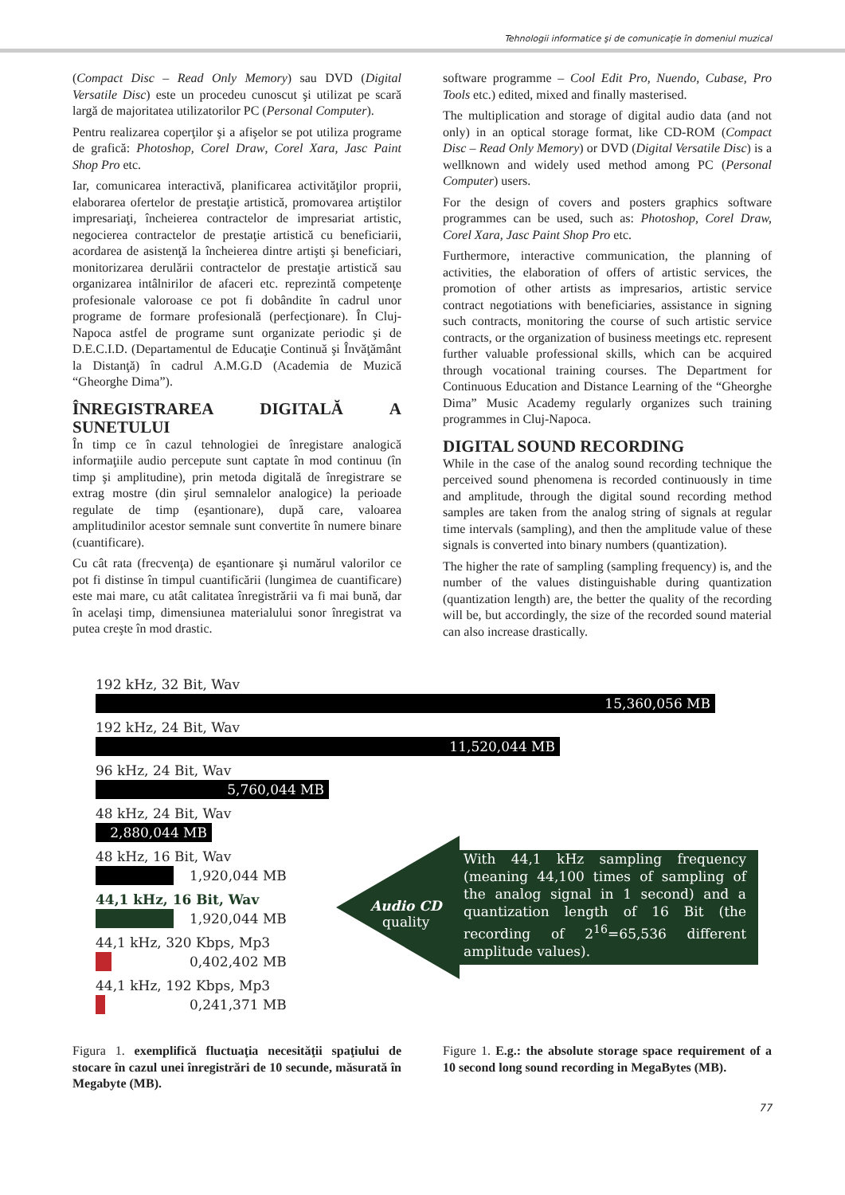Tehnologii informatice şi de comunicaţie în domeniul muzical
(Compact Disc – Read Only Memory) sau DVD (Digital Versatile Disc) este un procedeu cunoscut şi utilizat pe scară largă de majoritatea utilizatorilor PC (Personal Computer).
Pentru realizarea coperţilor şi a afişelor se pot utiliza programe de grafică: Photoshop, Corel Draw, Corel Xara, Jasc Paint Shop Pro etc.
Iar, comunicarea interactivă, planificarea activităţilor proprii, elaborarea ofertelor de prestaţie artistică, promovarea artiştilor impresariaţi, încheierea contractelor de impresariat artistic, negocierea contractelor de prestaţie artistică cu beneficiarii, acordarea de asistenţă la încheierea dintre artişti şi beneficiari, monitorizarea derulării contractelor de prestaţie artistică sau organizarea intâlnirilor de afaceri etc. reprezintă competenţe profesionale valoroase ce pot fi dobândite în cadrul unor programe de formare profesională (perfecţionare). În Cluj-Napoca astfel de programe sunt organizate periodic şi de D.E.C.I.D. (Departamentul de Educaţie Continuă şi Învăţământ la Distanţă) în cadrul A.M.G.D (Academia de Muzică “Gheorghe Dima”).
ÎNREGISTRAREA DIGITALĂ A SUNETULUI
În timp ce în cazul tehnologiei de înregistare analogică informaţiile audio percepute sunt captate în mod continuu (în timp şi amplitudine), prin metoda digitală de înregistrare se extrag mostre (din şirul semnalelor analogice) la perioade regulate de timp (eşantionare), după care, valoarea amplitudinilor acestor semnale sunt convertite în numere binare (cuantificare).
Cu cât rata (frecvenţa) de eşantionare şi numărul valorilor ce pot fi distinse în timpul cuantificării (lungimea de cuantificare) este mai mare, cu atât calitatea înregistrării va fi mai bună, dar în acelaşi timp, dimensiunea materialului sonor înregistrat va putea creşte în mod drastic.
software programme – Cool Edit Pro, Nuendo, Cubase, Pro Tools etc.) edited, mixed and finally masterised.
The multiplication and storage of digital audio data (and not only) in an optical storage format, like CD-ROM (Compact Disc – Read Only Memory) or DVD (Digital Versatile Disc) is a wellknown and widely used method among PC (Personal Computer) users.
For the design of covers and posters graphics software programmes can be used, such as: Photoshop, Corel Draw, Corel Xara, Jasc Paint Shop Pro etc.
Furthermore, interactive communication, the planning of activities, the elaboration of offers of artistic services, the promotion of other artists as impresarios, artistic service contract negotiations with beneficiaries, assistance in signing such contracts, monitoring the course of such artistic service contracts, or the organization of business meetings etc. represent further valuable professional skills, which can be acquired through vocational training courses. The Department for Continuous Education and Distance Learning of the “Gheorghe Dima” Music Academy regularly organizes such training programmes in Cluj-Napoca.
DIGITAL SOUND RECORDING
While in the case of the analog sound recording technique the perceived sound phenomena is recorded continuously in time and amplitude, through the digital sound recording method samples are taken from the analog string of signals at regular time intervals (sampling), and then the amplitude value of these signals is converted into binary numbers (quantization).
The higher the rate of sampling (sampling frequency) is, and the number of the values distinguishable during quantization (quantization length) are, the better the quality of the recording will be, but accordingly, the size of the recorded sound material can also increase drastically.
192 kHz, 32 Bit, Wav
15,360,056 MB
192 kHz, 24 Bit, Wav
11,520,044 MB
96 kHz, 24 Bit, Wav
5,760,044 MB
48 kHz, 24 Bit, Wav
2,880,044 MB
48 kHz, 16 Bit, Wav
1,920,044 MB
44,1 kHz, 16 Bit, Wav
1,920,044 MB
44,1 kHz, 320 Kbps, Mp3
0,402,402 MB
44,1 kHz, 192 Kbps, Mp3
0,241,371 MB
Audio CD
quality
With 44,1 kHz sampling frequency (meaning 44,100 times of sampling of the analog signal in 1 second) and a quantization length of 16 Bit (the recording of 2<sup>16</sup>=65,536 different amplitude values).
Figura 1. exemplifică fluctuaţia necesităţii spaţiului de stocare în cazul unei înregistrări de 10 secunde, măsurată în Megabyte (MB).
Figure 1. E.g.: the absolute storage space requirement of a 10 second long sound recording in MegaBytes (MB).
77